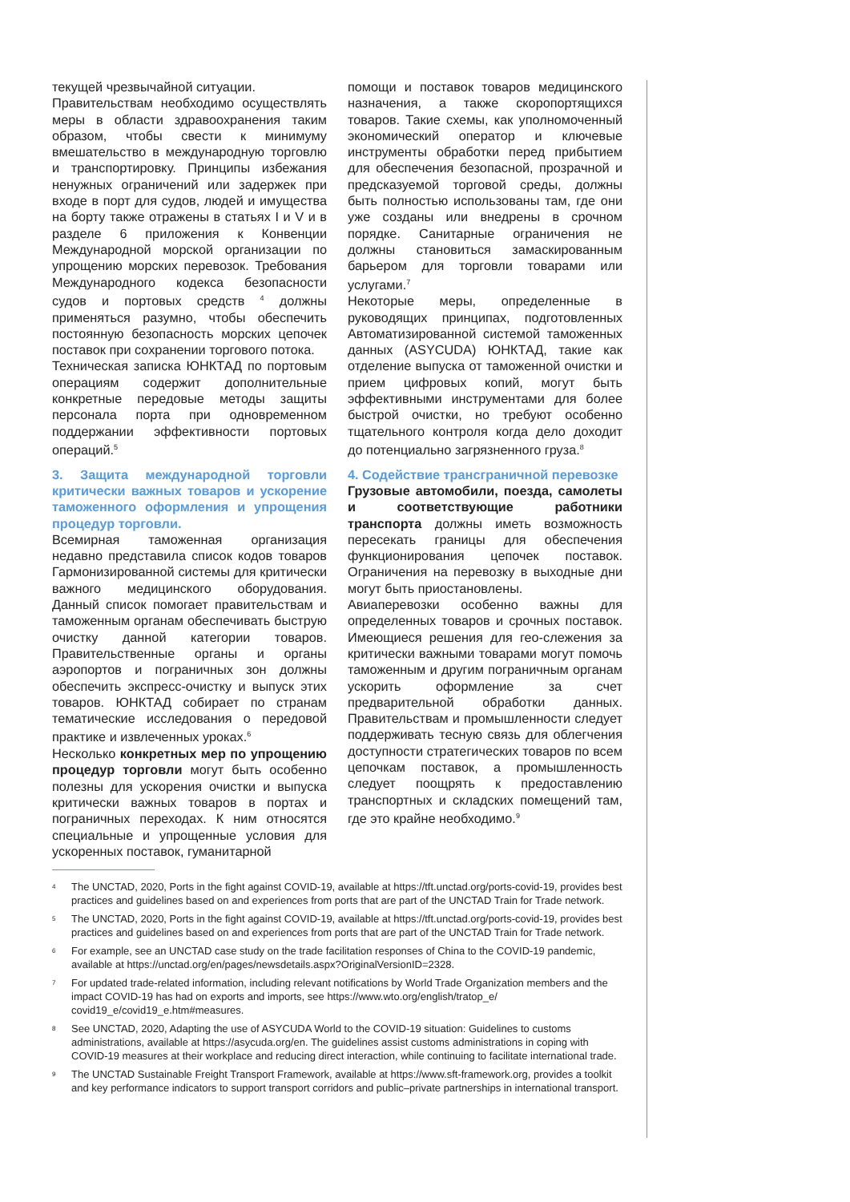текущей чрезвычайной ситуации.
Правительствам необходимо осуществлять меры в области здравоохранения таким образом, чтобы свести к минимуму вмешательство в международную торговлю и транспортировку. Принципы избежания ненужных ограничений или задержек при входе в порт для судов, людей и имущества на борту также отражены в статьях I и V и в разделе 6 приложения к Конвенции Международной морской организации по упрощению морских перевозок. Требования Международного кодекса безопасности судов и портовых средств <sup>4</sup> должны применяться разумно, чтобы обеспечить постоянную безопасность морских цепочек поставок при сохранении торгового потока.
Техническая записка ЮНКТАД по портовым операциям содержит дополнительные конкретные передовые методы защиты персонала порта при одновременном поддержании эффективности портовых операций.<sup>5</sup>
3. Защита международной торговли критически важных товаров и ускорение таможенного оформления и упрощения процедур торговли.
Всемирная таможенная организация недавно представила список кодов товаров Гармонизированной системы для критически важного медицинского оборудования. Данный список помогает правительствам и таможенным органам обеспечивать быструю очистку данной категории товаров. Правительственные органы и органы аэропортов и пограничных зон должны обеспечить экспресс-очистку и выпуск этих товаров. ЮНКТАД собирает по странам тематические исследования о передовой практике и извлеченных уроках.<sup>6</sup>
Несколько конкретных мер по упрощению процедур торговли могут быть особенно полезны для ускорения очистки и выпуска критически важных товаров в портах и пограничных переходах. К ним относятся специальные и упрощенные условия для ускоренных поставок, гуманитарной
помощи и поставок товаров медицинского назначения, а также скоропортящихся товаров. Такие схемы, как уполномоченный экономический оператор и ключевые инструменты обработки перед прибытием для обеспечения безопасной, прозрачной и предсказуемой торговой среды, должны быть полностью использованы там, где они уже созданы или внедрены в срочном порядке. Санитарные ограничения не должны становиться замаскированным барьером для торговли товарами или услугами.<sup>7</sup>
Некоторые меры, определенные в руководящих принципах, подготовленных Автоматизированной системой таможенных данных (ASYCUDA) ЮНКТАД, такие как отделение выпуска от таможенной очистки и прием цифровых копий, могут быть эффективными инструментами для более быстрой очистки, но требуют особенно тщательного контроля когда дело доходит до потенциально загрязненного груза.<sup>8</sup>
4. Содействие трансграничной перевозке
Грузовые автомобили, поезда, самолеты и соответствующие работники транспорта должны иметь возможность пересекать границы для обеспечения функционирования цепочек поставок. Ограничения на перевозку в выходные дни могут быть приостановлены.
Авиаперевозки особенно важны для определенных товаров и срочных поставок. Имеющиеся решения для гео-слежения за критически важными товарами могут помочь таможенным и другим пограничным органам ускорить оформление за счет предварительной обработки данных. Правительствам и промышленности следует поддерживать тесную связь для облегчения доступности стратегических товаров по всем цепочкам поставок, а промышленность следует поощрять к предоставлению транспортных и складских помещений там, где это крайне необходимо.<sup>9</sup>
4
The UNCTAD, 2020, Ports in the fight against COVID-19, available at https://tft.unctad.org/ports-covid-19, provides best practices and guidelines based on and experiences from ports that are part of the UNCTAD Train for Trade network.
5
The UNCTAD, 2020, Ports in the fight against COVID-19, available at https://tft.unctad.org/ports-covid-19, provides best practices and guidelines based on and experiences from ports that are part of the UNCTAD Train for Trade network.
6
For example, see an UNCTAD case study on the trade facilitation responses of China to the COVID-19 pandemic, available at https://unctad.org/en/pages/newsdetails.aspx?OriginalVersionID=2328.
7
For updated trade-related information, including relevant notifications by World Trade Organization members and the impact COVID-19 has had on exports and imports, see https://www.wto.org/english/tratop_e/ covid19_e/covid19_e.htm#measures.
8
See UNCTAD, 2020, Adapting the use of ASYCUDA World to the COVID-19 situation: Guidelines to customs administrations, available at https://asycuda.org/en. The guidelines assist customs administrations in coping with COVID-19 measures at their workplace and reducing direct interaction, while continuing to facilitate international trade.
9
The UNCTAD Sustainable Freight Transport Framework, available at https://www.sft-framework.org, provides a toolkit and key performance indicators to support transport corridors and public–private partnerships in international transport.